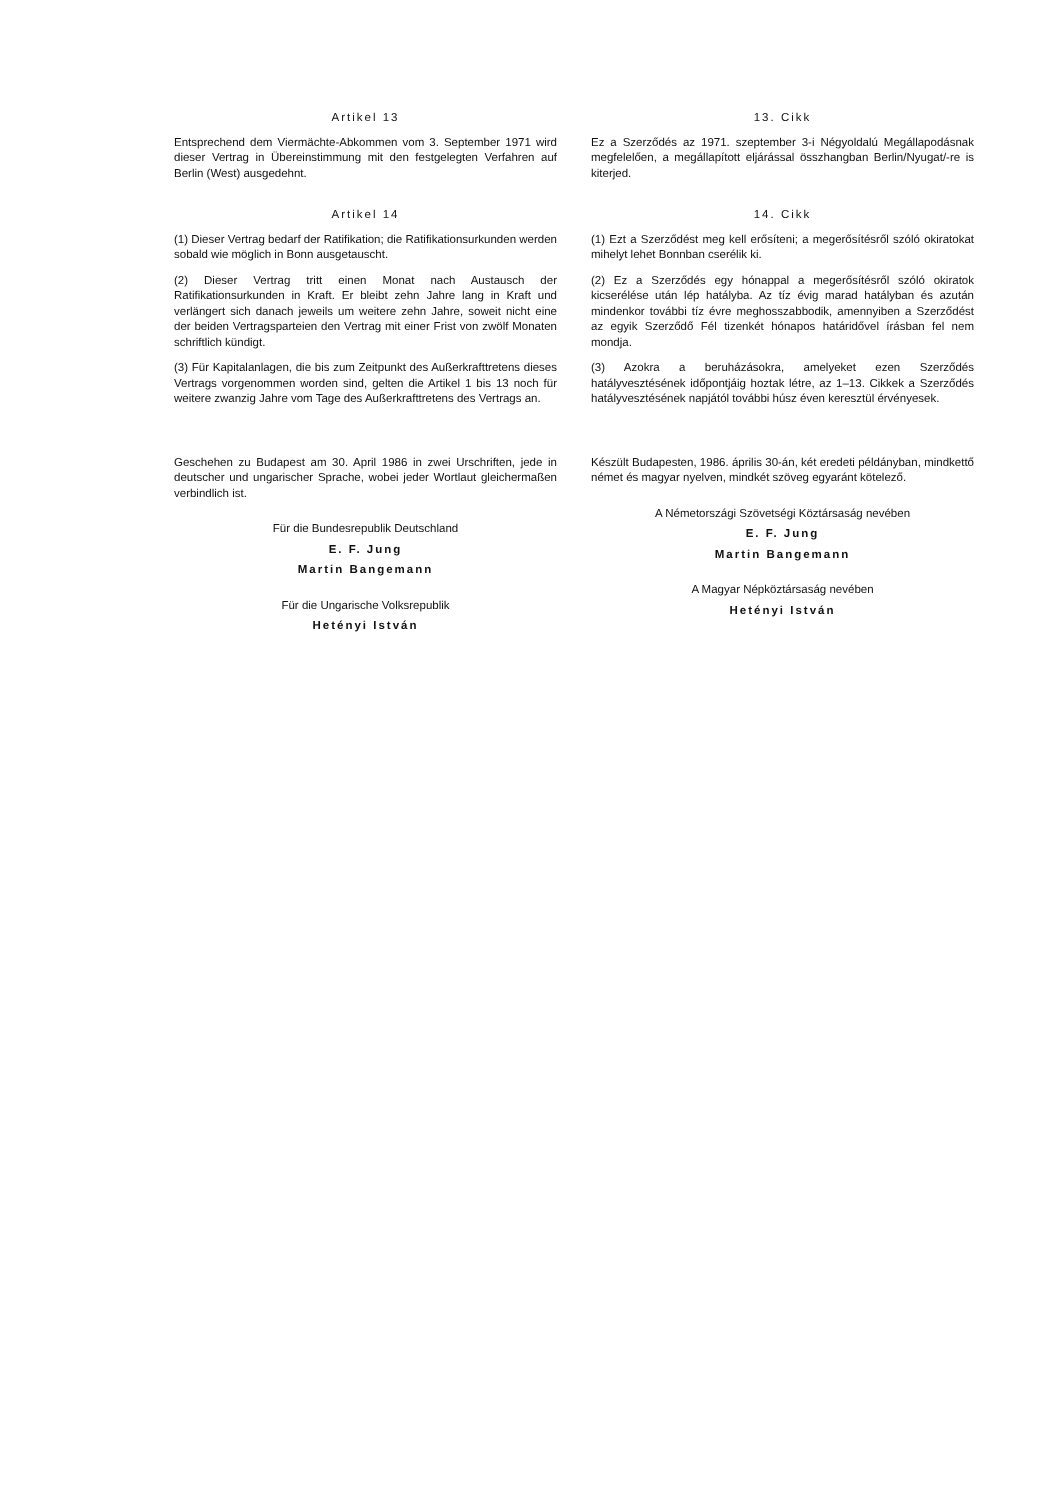Artikel 13
Entsprechend dem Viermächte-Abkommen vom 3. September 1971 wird dieser Vertrag in Übereinstimmung mit den festgelegten Verfahren auf Berlin (West) ausgedehnt.
Artikel 14
(1) Dieser Vertrag bedarf der Ratifikation; die Ratifikationsurkunden werden sobald wie möglich in Bonn ausgetauscht.
(2) Dieser Vertrag tritt einen Monat nach Austausch der Ratifikationsurkunden in Kraft. Er bleibt zehn Jahre lang in Kraft und verlängert sich danach jeweils um weitere zehn Jahre, soweit nicht eine der beiden Vertragsparteien den Vertrag mit einer Frist von zwölf Monaten schriftlich kündigt.
(3) Für Kapitalanlagen, die bis zum Zeitpunkt des Außerkrafttretens dieses Vertrags vorgenommen worden sind, gelten die Artikel 1 bis 13 noch für weitere zwanzig Jahre vom Tage des Außerkrafttretens des Vertrags an.
Geschehen zu Budapest am 30. April 1986 in zwei Urschriften, jede in deutscher und ungarischer Sprache, wobei jeder Wortlaut gleichermaßen verbindlich ist.
Für die Bundesrepublik Deutschland
E. F. Jung
Martin Bangemann
Für die Ungarische Volksrepublik
Hetényi István
13. Cikk
Ez a Szerződés az 1971. szeptember 3-i Négyoldalú Megállapodásnak megfelelően, a megállapított eljárással összhangban Berlin/Nyugat/-re is kiterjed.
14. Cikk
(1) Ezt a Szerződést meg kell erősíteni; a megerősítésről szóló okiratokat mihelyt lehet Bonnban cserélik ki.
(2) Ez a Szerződés egy hónappal a megerősítésről szóló okiratok kicserélése után lép hatályba. Az tíz évig marad hatályban és azután mindenkor további tíz évre meghosszabbodik, amennyiben a Szerződést az egyik Szerződő Fél tizenkét hónapos határidővel írásban fel nem mondja.
(3) Azokra a beruházásokra, amelyeket ezen Szerződés hatályvesztésének időpontjáig hoztak létre, az 1–13. Cikkek a Szerződés hatályvesztésének napjától további húsz éven keresztül érvényesek.
Készült Budapesten, 1986. április 30-án, két eredeti példányban, mindkettő német és magyar nyelven, mindkét szöveg egyaránt kötelező.
A Németországi Szövetségi Köztársaság nevében
E. F. Jung
Martin Bangemann
A Magyar Népköztársaság nevében
Hetényi István